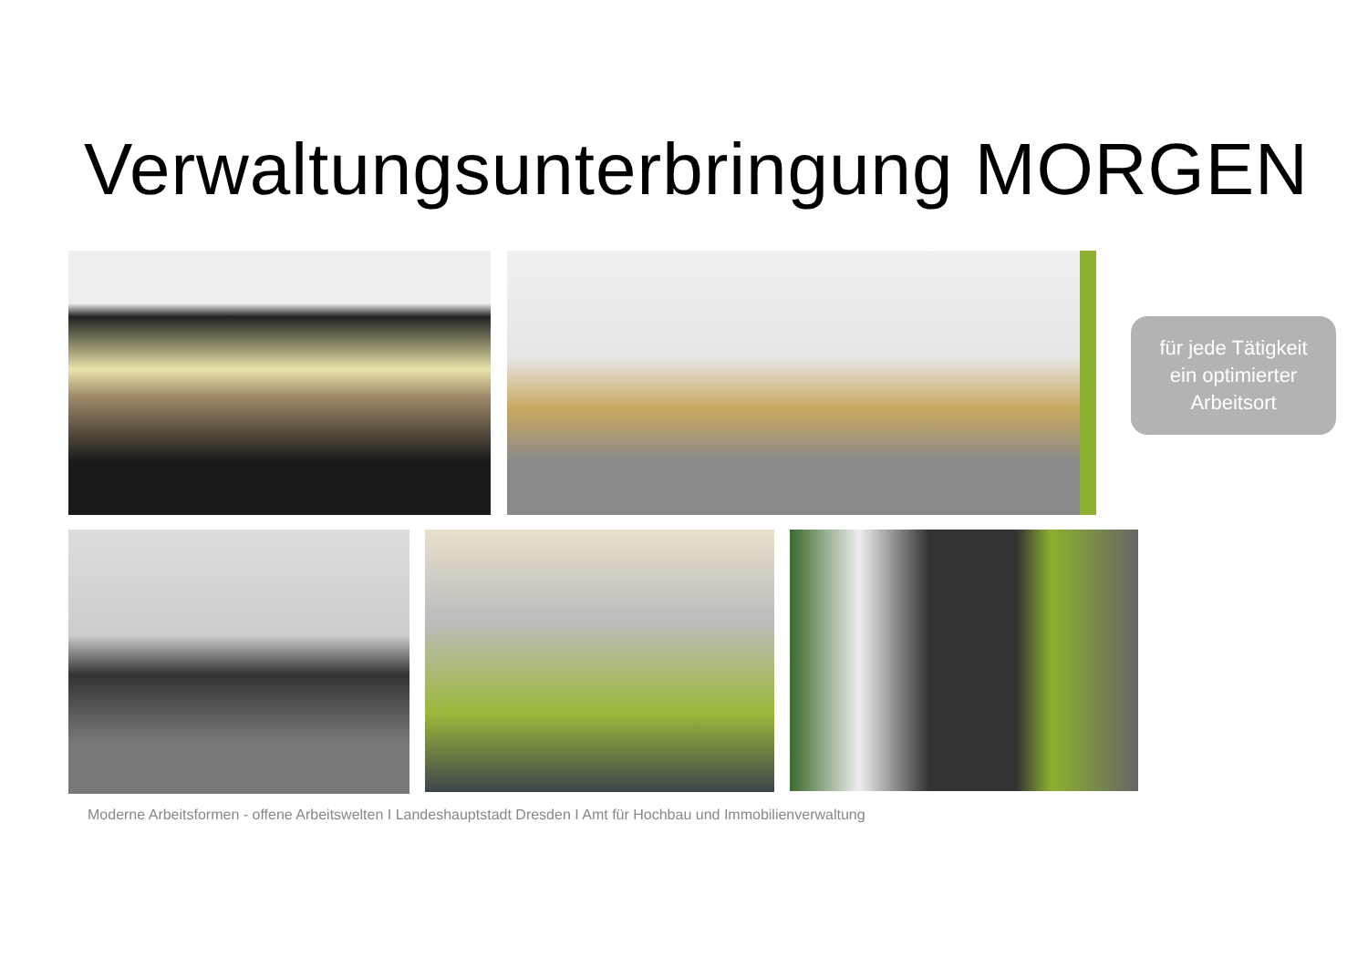Verwaltungsunterbringung MORGEN
für jede Tätigkeit
ein optimierter
Arbeitsort
Moderne Arbeitsformen - offene Arbeitswelten I Landeshauptstadt Dresden I Amt für Hochbau und Immobilienverwaltung